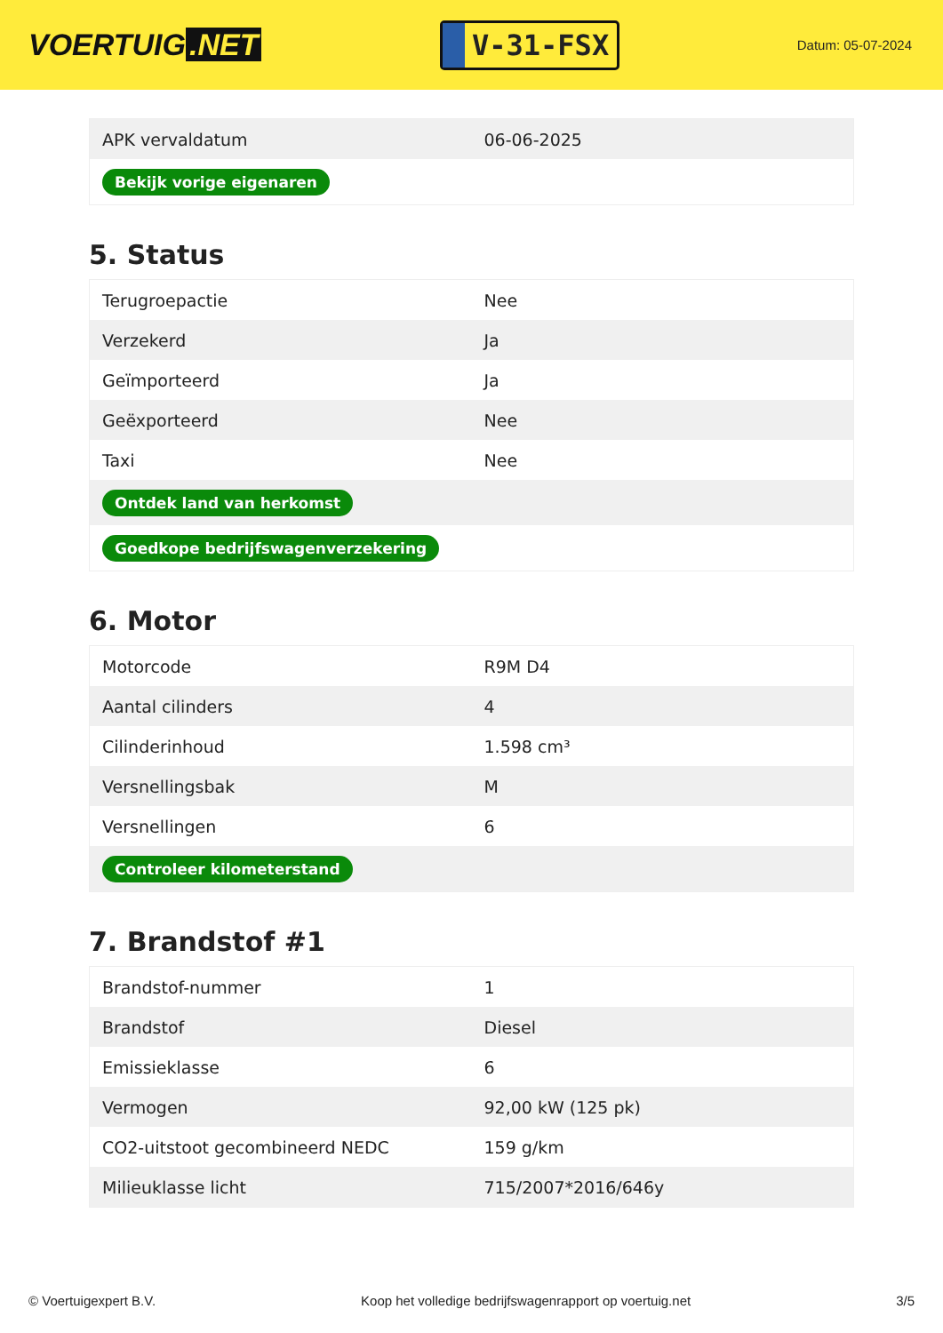VOERTUIG.NET
V-31-FSX
Datum: 05-07-2024
| APK vervaldatum | 06-06-2025 |
| Bekijk vorige eigenaren | |
5. Status
| Terugroepactie | Nee |
| Verzekerd | Ja |
| Geïmporteerd | Ja |
| Geëxporteerd | Nee |
| Taxi | Nee |
| Ontdek land van herkomst | |
| Goedkope bedrijfswagenverzekering | |
6. Motor
| Motorcode | R9M D4 |
| Aantal cilinders | 4 |
| Cilinderinhoud | 1.598 cm³ |
| Versnellingsbak | M |
| Versnellingen | 6 |
| Controleer kilometerstand | |
7. Brandstof #1
| Brandstof-nummer | 1 |
| Brandstof | Diesel |
| Emissieklasse | 6 |
| Vermogen | 92,00 kW (125 pk) |
| CO2-uitstoot gecombineerd NEDC | 159 g/km |
| Milieuklasse licht | 715/2007*2016/646y |
© Voertuigexpert B.V. Koop het volledige bedrijfswagenrapport op voertuig.net 3/5